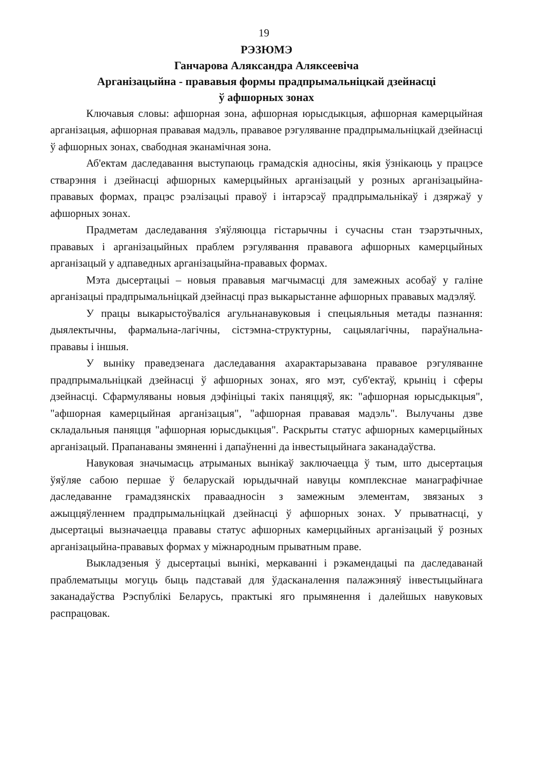19
РЭЗЮМЭ
Ганчарова Аляксандра Аляксеевіча
Арганізацыйна - прававыя формы прадпрымальніцкай дзейнасці
ў афшорных зонах
Ключавыя словы: афшорная зона, афшорная юрысдыкцыя, афшорная камерцыйная арганізацыя, афшорная прававая мадэль, прававое рэгуляванне прадпрымальніцкай дзейнасці ў афшорных зонах, свабодная эканамічная зона.
Аб'ектам даследавання выступаюць грамадскія адносіны, якія ўзнікаюць у працэсе стварэння і дзейнасці афшорных камерцыйных арганізацый у розных арганізацыйна-прававых формах, працэс рэалізацыі правоў і інтарэсаў прадпрымальнікаў і дзяржаў у афшорных зонах.
Прадметам даследавання з'яўляюцца гістарычны і сучасны стан тэарэтычных, прававых і арганізацыйных праблем рэгулявання прававога афшорных камерцыйных арганізацый у адпаведных арганізацыйна-прававых формах.
Мэта дысертацыі – новыя прававыя магчымасці для замежных асобаў у галіне арганізацыі прадпрымальніцкай дзейнасці праз выкарыстанне афшорных прававых мадэляў.
У працы выкарыстоўваліся агульнанавуковыя і спецыяльныя метады пазнання: дыялектычны, фармальна-лагічны, сістэмна-структурны, сацыялагічны, параўнальна-прававы і іншыя.
У выніку праведзенага даследавання ахарактарызавана прававое рэгуляванне прадпрымальніцкай дзейнасці ў афшорных зонах, яго мэт, суб'ектаў, крыніц і сферы дзейнасці. Сфармуляваны новыя дэфініцыі такіх паняццяў, як: "афшорная юрысдыкцыя", "афшорная камерцыйная арганізацыя", "афшорная прававая мадэль". Вылучаны дзве складальныя паняцця "афшорная юрысдыкцыя". Раскрыты статус афшорных камерцыйных арганізацый. Прапанаваны змяненні і дапаўненні да інвестыцыйнага заканадаўства.
Навуковая значымасць атрыманых вынікаў заключаецца ў тым, што дысертацыя ўяўляе сабою першае ў беларускай юрыдычнай навуцы комплекснае манаграфічнае даследаванне грамадзянскіх праваадносін з замежным элементам, звязаных з ажыццяўленнем прадпрымальніцкай дзейнасці ў афшорных зонах. У прыватнасці, у дысертацыі вызначаецца прававы статус афшорных камерцыйных арганізацый ў розных арганізацыйна-прававых формах у міжнародным прыватным праве.
Выкладзеныя ў дысертацыі вынікі, меркаванні і рэкамендацыі па даследаванай праблематыцы могуць быць падставай для ўдасканалення палажэнняў інвестыцыйнага заканадаўства Рэспублікі Беларусь, практыкі яго прымянення і далейшых навуковых распрацовак.